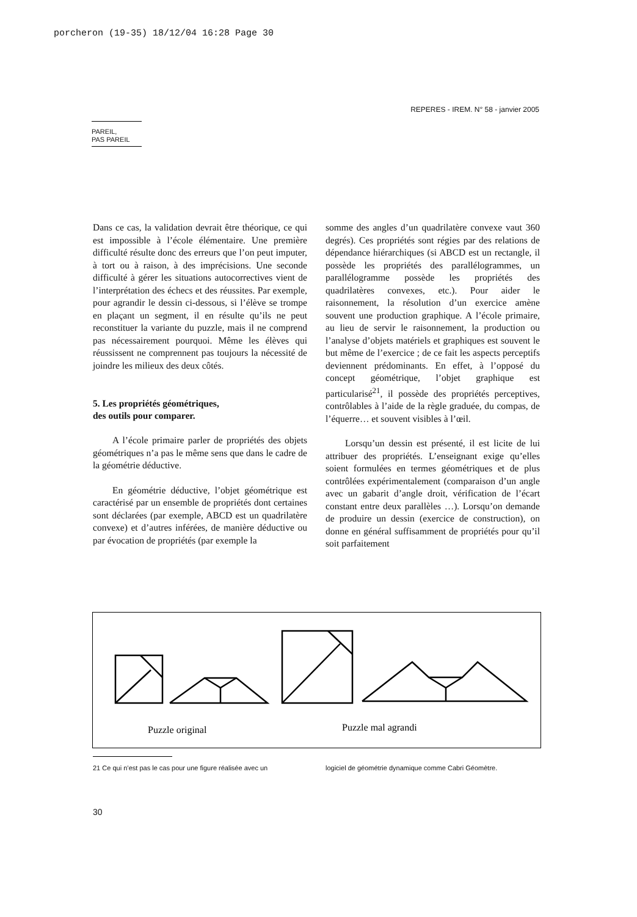porcheron (19-35) 18/12/04 16:28 Page 30
REPERES - IREM. N° 58 - janvier 2005
PAREIL,
PAS PAREIL
Dans ce cas, la validation devrait être théorique, ce qui est impossible à l’école élémentaire. Une première difficulté résulte donc des erreurs que l’on peut imputer, à tort ou à raison, à des imprécisions. Une seconde difficulté à gérer les situations autocorrectives vient de l’interprétation des échecs et des réussites. Par exemple, pour agrandir le dessin ci-dessous, si l’élève se trompe en plaçant un segment, il en résulte qu’ils ne peut reconstituer la variante du puzzle, mais il ne comprend pas nécessairement pourquoi. Même les élèves qui réussissent ne comprennent pas toujours la nécessité de joindre les milieux des deux côtés.
5. Les propriétés géométriques,
des outils pour comparer.
A l’école primaire parler de propriétés des objets géométriques n’a pas le même sens que dans le cadre de la géométrie déductive.
En géométrie déductive, l’objet géométrique est caractérisé par un ensemble de propriétés dont certaines sont déclarées (par exemple, ABCD est un quadrilatère convexe) et d’autres inférées, de manière déductive ou par évocation de propriétés (par exemple la
somme des angles d’un quadrilatère convexe vaut 360 degrés). Ces propriétés sont régies par des relations de dépendance hiérarchiques (si ABCD est un rectangle, il possède les propriétés des parallélogrammes, un parallélogramme possède les propriétés des quadrilatères convexes, etc.). Pour aider le raisonnement, la résolution d’un exercice amène souvent une production graphique. A l’école primaire, au lieu de servir le raisonnement, la production ou l’analyse d’objets matériels et graphiques est souvent le but même de l’exercice ; de ce fait les aspects perceptifs deviennent prédominants. En effet, à l’opposé du concept géométrique, l’objet graphique est particularisé<sup>21</sup>, il possède des propriétés perceptives, contrôlables à l’aide de la règle graduée, du compas, de l’équerre… et souvent visibles à l’œil.
Lorsqu’un dessin est présenté, il est licite de lui attribuer des propriétés. L’enseignant exige qu’elles soient formulées en termes géométriques et de plus contrôlées expérimentalement (comparaison d’un angle avec un gabarit d’angle droit, vérification de l’écart constant entre deux parallèles …). Lorsqu’on demande de produire un dessin (exercice de construction), on donne en général suffisamment de propriétés pour qu’il soit parfaitement
Puzzle original
Puzzle mal agrandi
21 Ce qui n’est pas le cas pour une figure réalisée avec un
logiciel de géométrie dynamique comme Cabri Géomètre.
30